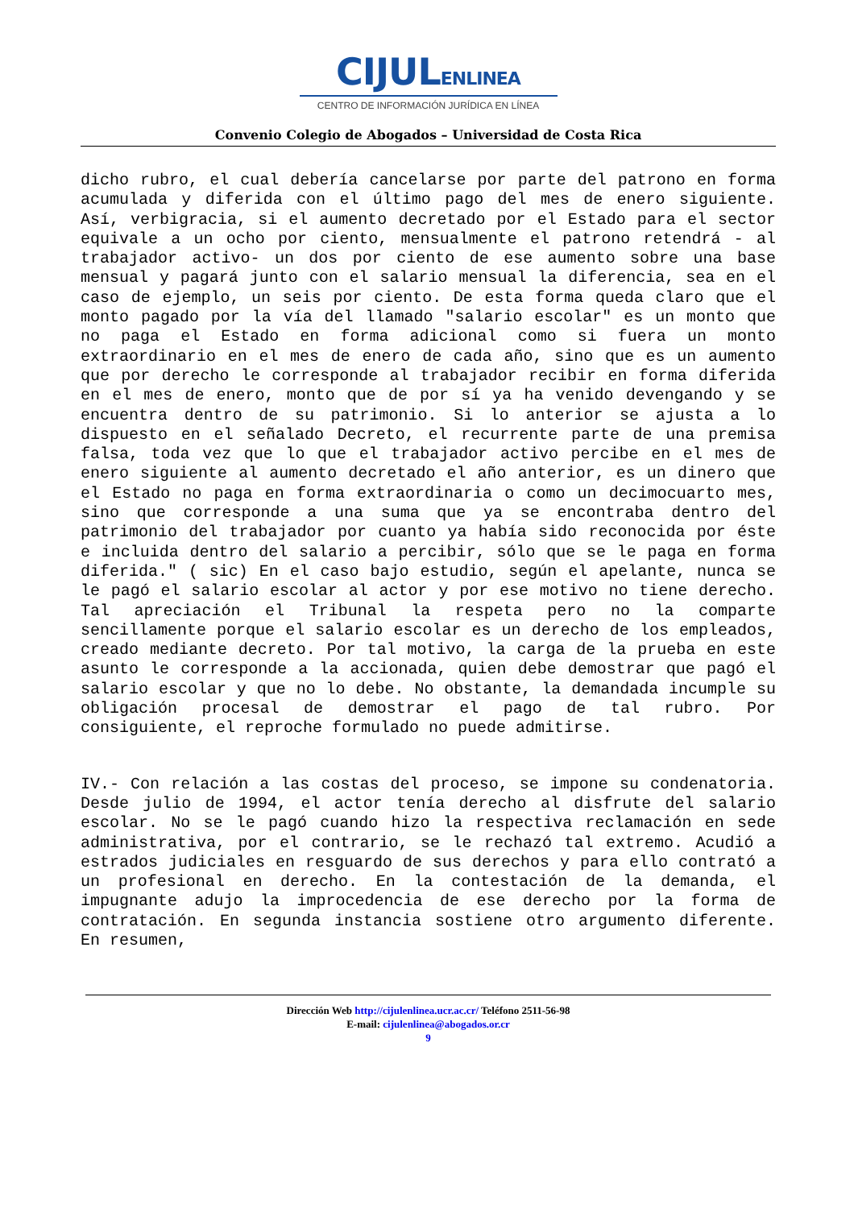CIJULENLINEA
CENTRO DE INFORMACIÓN JURÍDICA EN LÍNEA
Convenio Colegio de Abogados – Universidad de Costa Rica
dicho rubro, el cual debería cancelarse por parte del patrono en forma acumulada y diferida con el último pago del mes de enero siguiente. Así, verbigracia, si el aumento decretado por el Estado para el sector equivale a un ocho por ciento, mensualmente el patrono retendrá - al trabajador activo- un dos por ciento de ese aumento sobre una base mensual y pagará junto con el salario mensual la diferencia, sea en el caso de ejemplo, un seis por ciento. De esta forma queda claro que el monto pagado por la vía del llamado "salario escolar" es un monto que no paga el Estado en forma adicional como si fuera un monto extraordinario en el mes de enero de cada año, sino que es un aumento que por derecho le corresponde al trabajador recibir en forma diferida en el mes de enero, monto que de por sí ya ha venido devengando y se encuentra dentro de su patrimonio. Si lo anterior se ajusta a lo dispuesto en el señalado Decreto, el recurrente parte de una premisa falsa, toda vez que lo que el trabajador activo percibe en el mes de enero siguiente al aumento decretado el año anterior, es un dinero que el Estado no paga en forma extraordinaria o como un decimocuarto mes, sino que corresponde a una suma que ya se encontraba dentro del patrimonio del trabajador por cuanto ya había sido reconocida por éste e incluida dentro del salario a percibir, sólo que se le paga en forma diferida." ( sic) En el caso bajo estudio, según el apelante, nunca se le pagó el salario escolar al actor y por ese motivo no tiene derecho. Tal apreciación el Tribunal la respeta pero no la comparte sencillamente porque el salario escolar es un derecho de los empleados, creado mediante decreto. Por tal motivo, la carga de la prueba en este asunto le corresponde a la accionada, quien debe demostrar que pagó el salario escolar y que no lo debe. No obstante, la demandada incumple su obligación procesal de demostrar el pago de tal rubro. Por consiguiente, el reproche formulado no puede admitirse.
IV.- Con relación a las costas del proceso, se impone su condenatoria. Desde julio de 1994, el actor tenía derecho al disfrute del salario escolar. No se le pagó cuando hizo la respectiva reclamación en sede administrativa, por el contrario, se le rechazó tal extremo. Acudió a estrados judiciales en resguardo de sus derechos y para ello contrató a un profesional en derecho. En la contestación de la demanda, el impugnante adujo la improcedencia de ese derecho por la forma de contratación. En segunda instancia sostiene otro argumento diferente. En resumen,
Dirección Web http://cijulenlinea.ucr.ac.cr/ Teléfono 2511-56-98
E-mail: cijulenlinea@abogados.or.cr
9